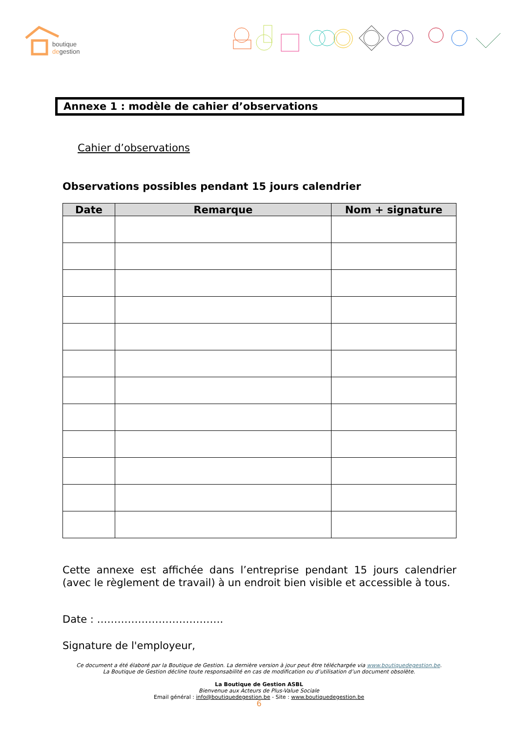boutique
degestion
Annexe 1 : modèle de cahier d’observations
Cahier d’observations
Observations possibles pendant 15 jours calendrier
| Date | Remarque | Nom + signature |
| --- | --- | --- |
Cette annexe est affichée dans l’entreprise pendant 15 jours calendrier (avec le règlement de travail) à un endroit bien visible et accessible à tous.
Date : ……………………………….
Signature de l'employeur,
Ce document a été élaboré par la Boutique de Gestion. La dernière version à jour peut être téléchargée via www.boutiquedegestion.be.
La Boutique de Gestion décline toute responsabilité en cas de modification ou d’utilisation d’un document obsolète.
La Boutique de Gestion ASBL
Bienvenue aux Acteurs de Plus-Value Sociale
Email général : info@boutiquedegestion.be - Site : www.boutiquedegestion.be
6